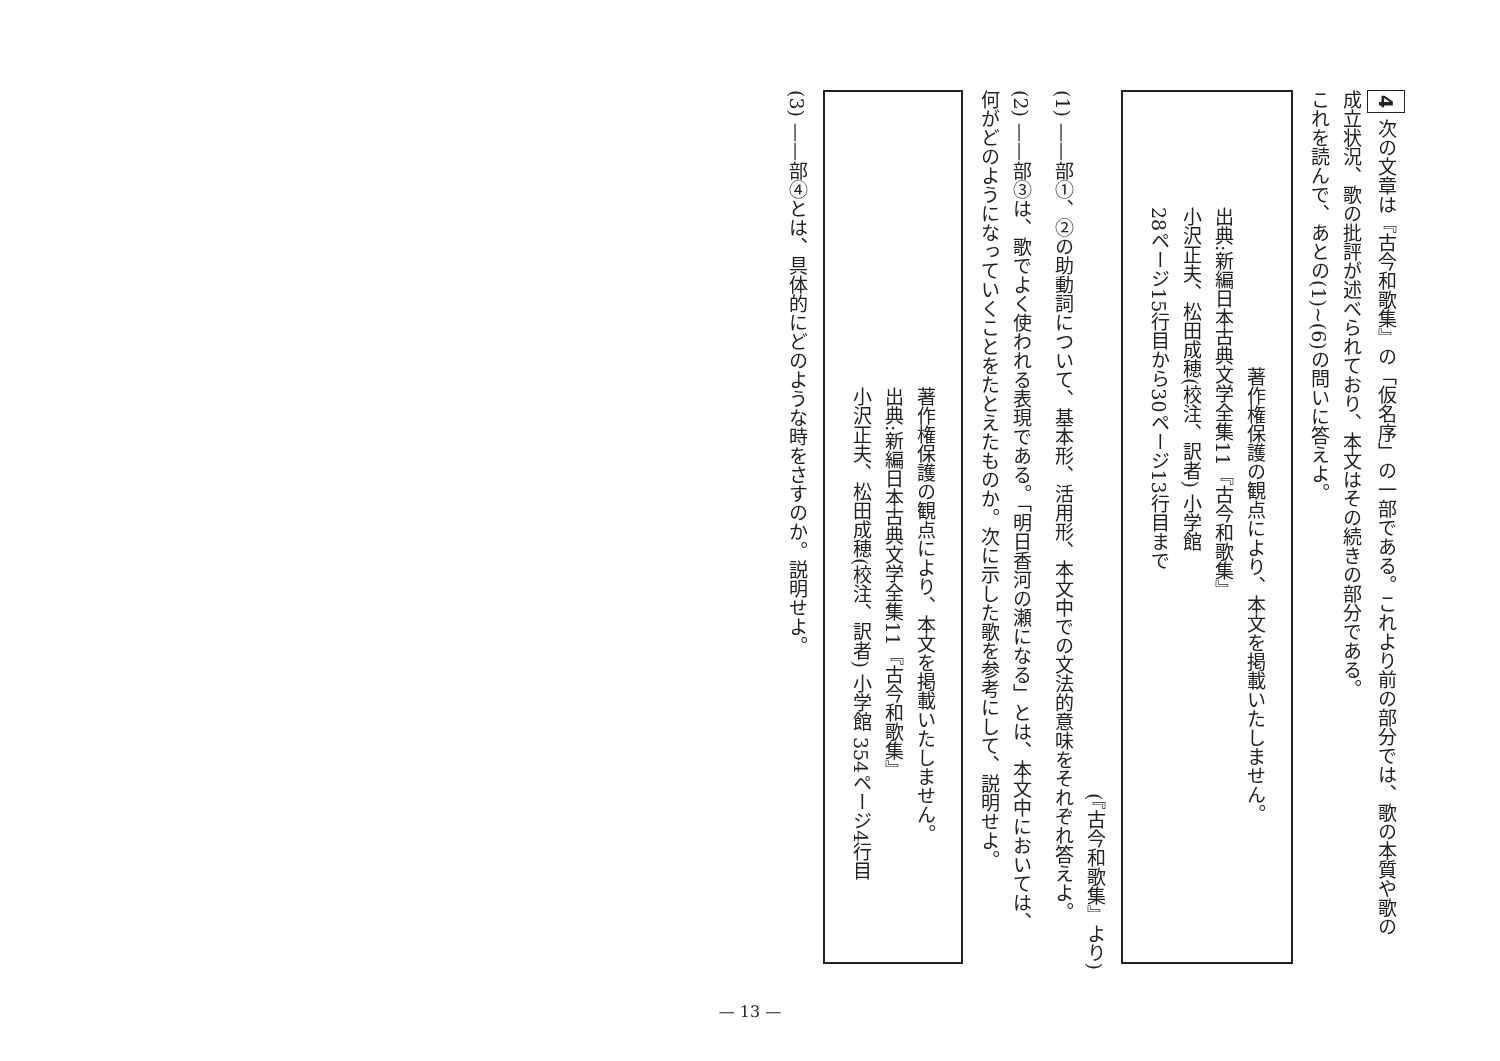4 次の文章は『古今和歌集』の「仮名序」の一部である。これより前の部分では、歌の本質や歌の
成立状況、歌の批評が述べられており、本文はその続きの部分である。
これを読んで、あとの(1)~(6)の問いに答えよ。
著作権保護の観点により、本文を掲載いたしません。
出典:新編日本古典文学全集11『古今和歌集』
小沢正夫、松田成穂(校注、訳者) 小学館
28ページ15行目から30ページ13行目まで
(『古今和歌集』より)
(1) ——部①、②の助動詞について、基本形、活用形、本文中での文法的意味をそれぞれ答えよ。
(2) ——部③は、歌でよく使われる表現である。「明日香河の瀬になる」とは、本文中においては、
何がどのようになっていくことをたとえたものか。次に示した歌を参考にして、説明せよ。
著作権保護の観点により、本文を掲載いたしません。
出典:新編日本古典文学全集11『古今和歌集』
小沢正夫、松田成穂(校注、訳者) 小学館 354ページ4行目
(3) ——部④とは、具体的にどのような時をさすのか。説明せよ。
— 13 —